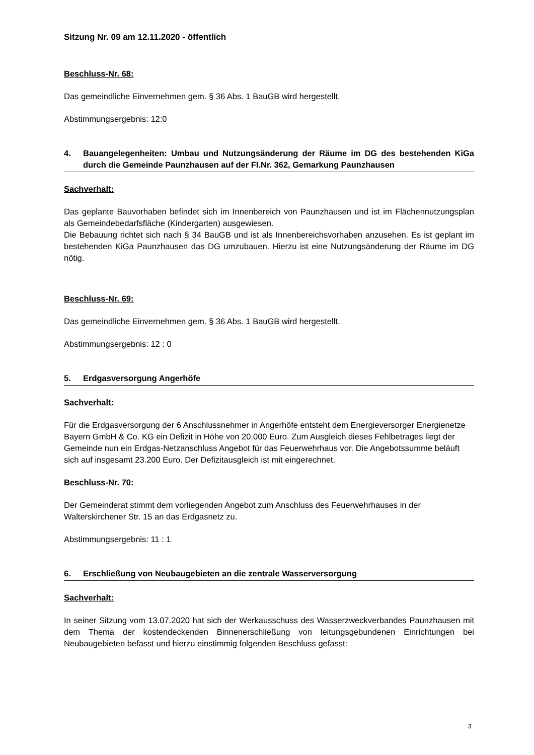Sitzung Nr. 09 am 12.11.2020 - öffentlich
Beschluss-Nr. 68:
Das gemeindliche Einvernehmen gem. § 36 Abs. 1 BauGB wird hergestellt.
Abstimmungsergebnis: 12:0
4. Bauangelegenheiten: Umbau und Nutzungsänderung der Räume im DG des bestehenden KiGa durch die Gemeinde Paunzhausen auf der Fl.Nr. 362, Gemarkung Paunzhausen
Sachverhalt:
Das geplante Bauvorhaben befindet sich im Innenbereich von Paunzhausen und ist im Flächennutzungsplan als Gemeindebedarfsfläche (Kindergarten) ausgewiesen.
Die Bebauung richtet sich nach § 34 BauGB und ist als Innenbereichsvorhaben anzusehen. Es ist geplant im bestehenden KiGa Paunzhausen das DG umzubauen. Hierzu ist eine Nutzungsänderung der Räume im DG nötig.
Beschluss-Nr. 69:
Das gemeindliche Einvernehmen gem. § 36 Abs. 1 BauGB wird hergestellt.
Abstimmungsergebnis: 12 : 0
5. Erdgasversorgung Angerhöfe
Sachverhalt:
Für die Erdgasversorgung der 6 Anschlussnehmer in Angerhöfe entsteht dem Energieversorger Energienetze Bayern GmbH & Co. KG ein Defizit in Höhe von 20.000 Euro. Zum Ausgleich dieses Fehlbetrages liegt der Gemeinde nun ein Erdgas-Netzanschluss Angebot für das Feuerwehrhaus vor. Die Angebotssumme beläuft sich auf insgesamt 23.200 Euro. Der Defizitausgleich ist mit eingerechnet.
Beschluss-Nr. 70:
Der Gemeinderat stimmt dem vorliegenden Angebot zum Anschluss des Feuerwehrhauses in der Walterskirchener Str. 15 an das Erdgasnetz zu.
Abstimmungsergebnis: 11 : 1
6. Erschließung von Neubaugebieten an die zentrale Wasserversorgung
Sachverhalt:
In seiner Sitzung vom 13.07.2020 hat sich der Werkausschuss des Wasserzweckverbandes Paunzhausen mit dem Thema der kostendeckenden Binnenerschließung von leitungsgebundenen Einrichtungen bei Neubaugebieten befasst und hierzu einstimmig folgenden Beschluss gefasst:
3